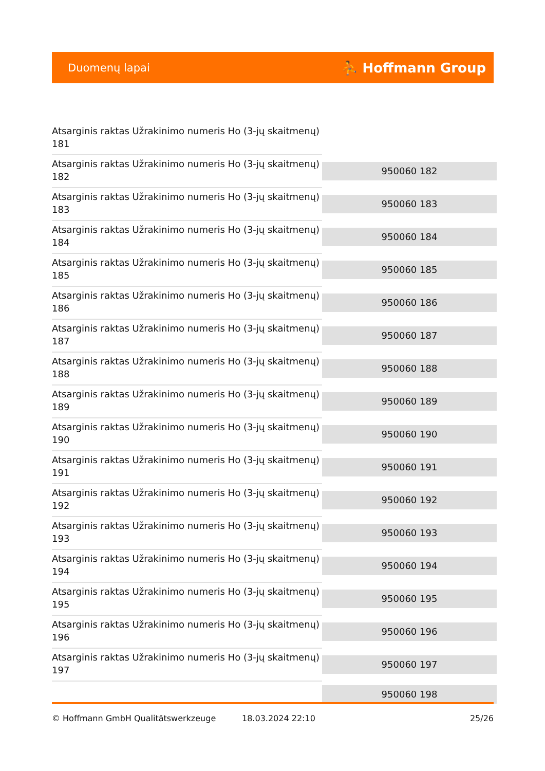Duomenų lapai ⛹ Hoffmann Group
| Atsarginis raktas Užrakinimo numeris Ho (3-jų skaitmenų) 181 | |
| Atsarginis raktas Užrakinimo numeris Ho (3-jų skaitmenų) 182 | 950060 182 |
| Atsarginis raktas Užrakinimo numeris Ho (3-jų skaitmenų) 183 | 950060 183 |
| Atsarginis raktas Užrakinimo numeris Ho (3-jų skaitmenų) 184 | 950060 184 |
| Atsarginis raktas Užrakinimo numeris Ho (3-jų skaitmenų) 185 | 950060 185 |
| Atsarginis raktas Užrakinimo numeris Ho (3-jų skaitmenų) 186 | 950060 186 |
| Atsarginis raktas Užrakinimo numeris Ho (3-jų skaitmenų) 187 | 950060 187 |
| Atsarginis raktas Užrakinimo numeris Ho (3-jų skaitmenų) 188 | 950060 188 |
| Atsarginis raktas Užrakinimo numeris Ho (3-jų skaitmenų) 189 | 950060 189 |
| Atsarginis raktas Užrakinimo numeris Ho (3-jų skaitmenų) 190 | 950060 190 |
| Atsarginis raktas Užrakinimo numeris Ho (3-jų skaitmenų) 191 | 950060 191 |
| Atsarginis raktas Užrakinimo numeris Ho (3-jų skaitmenų) 192 | 950060 192 |
| Atsarginis raktas Užrakinimo numeris Ho (3-jų skaitmenų) 193 | 950060 193 |
| Atsarginis raktas Užrakinimo numeris Ho (3-jų skaitmenų) 194 | 950060 194 |
| Atsarginis raktas Užrakinimo numeris Ho (3-jų skaitmenų) 195 | 950060 195 |
| Atsarginis raktas Užrakinimo numeris Ho (3-jų skaitmenų) 196 | 950060 196 |
| Atsarginis raktas Užrakinimo numeris Ho (3-jų skaitmenų) 197 | 950060 197 |
| | 950060 198 |
© Hoffmann GmbH Qualitätswerkzeuge 18.03.2024 22:10 25/26